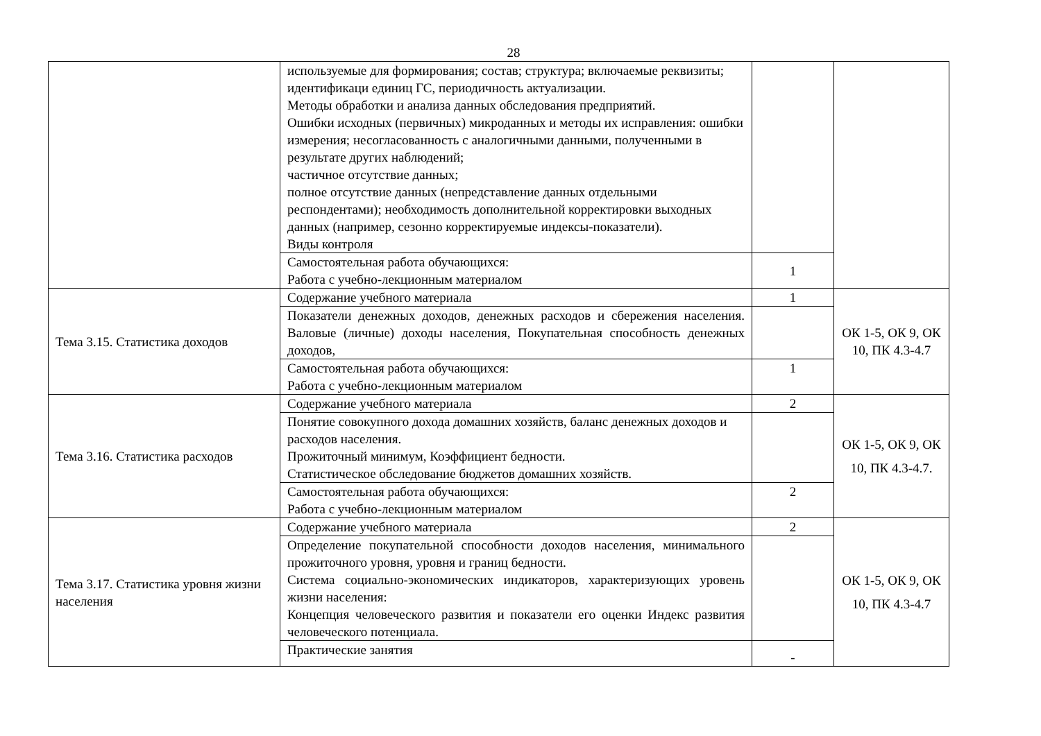28
| | используемые для формирования; состав; структура; включаемые реквизиты; идентификаци единиц ГС, периодичность актуализации. Методы обработки и анализа данных обследования предприятий. Ошибки исходных (первичных) микроданных и методы их исправления: ошибки измерения; несогласованность с аналогичными данными, полученными в результате других наблюдений; частичное отсутствие данных; полное отсутствие данных (непредставление данных отдельными респондентами); необходимость дополнительной корректировки выходных данных (например, сезонно корректируемые индексы-показатели). Виды контроля | | |
| | Самостоятельная работа обучающихся: Работа с учебно-лекционным материалом | 1 | |
| Тема 3.15. Статистика доходов | Содержание учебного материала | 1 | ОК 1-5, ОК 9, ОК 10, ПК 4.3-4.7 |
| | Показатели денежных доходов, денежных расходов и сбережения населения. Валовые (личные) доходы населения, Покупательная способность денежных доходов, | | |
| | Самостоятельная работа обучающихся: Работа с учебно-лекционным материалом | 1 | |
| Тема 3.16. Статистика расходов | Содержание учебного материала | 2 | ОК 1-5, ОК 9, ОК 10, ПК 4.3-4.7. |
| | Понятие совокупного дохода домашних хозяйств, баланс денежных доходов и расходов населения. Прожиточный минимум, Коэффициент бедности. Статистическое обследование бюджетов домашних хозяйств. | | |
| | Самостоятельная работа обучающихся: Работа с учебно-лекционным материалом | 2 | |
| Тема 3.17. Статистика уровня жизни населения | Содержание учебного материала | 2 | ОК 1-5, ОК 9, ОК 10, ПК 4.3-4.7 |
| | Определение покупательной способности доходов населения, минимального прожиточного уровня, уровня и границ бедности. Система социально-экономических индикаторов, характеризующих уровень жизни населения: Концепция человеческого развития и показатели его оценки Индекс развития человеческого потенциала. | | |
| | Практические занятия | - | |